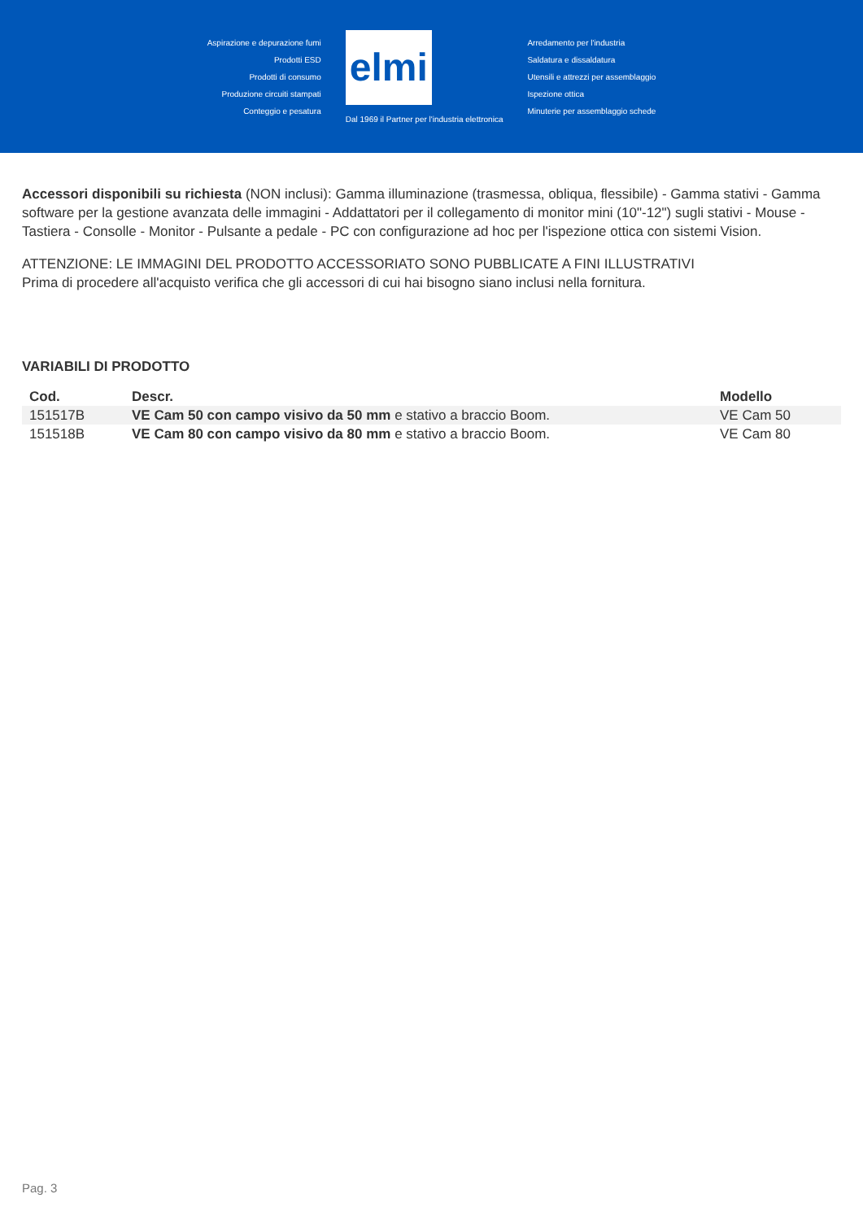Aspirazione e depurazione fumi
Prodotti ESD
Prodotti di consumo
Produzione circuiti stampati
Conteggio e pesatura
elmi
Dal 1969 il Partner per l'industria elettronica
Arredamento per l'industria
Saldatura e dissaldatura
Utensili e attrezzi per assemblaggio
Ispezione ottica
Minuterie per assemblaggio schede
Accessori disponibili su richiesta (NON inclusi): Gamma illuminazione (trasmessa, obliqua, flessibile) - Gamma stativi - Gamma software per la gestione avanzata delle immagini - Addattatori per il collegamento di monitor mini (10"-12") sugli stativi - Mouse - Tastiera - Consolle - Monitor - Pulsante a pedale - PC con configurazione ad hoc per l'ispezione ottica con sistemi Vision.
ATTENZIONE: LE IMMAGINI DEL PRODOTTO ACCESSORIATO SONO PUBBLICATE A FINI ILLUSTRATIVI
Prima di procedere all'acquisto verifica che gli accessori di cui hai bisogno siano inclusi nella fornitura.
VARIABILI DI PRODOTTO
| Cod. | Descr. | Modello |
| --- | --- | --- |
| 151517B | VE Cam 50 con campo visivo da 50 mm e stativo a braccio Boom. | VE Cam 50 |
| 151518B | VE Cam 80 con campo visivo da 80 mm e stativo a braccio Boom. | VE Cam 80 |
Pag. 3